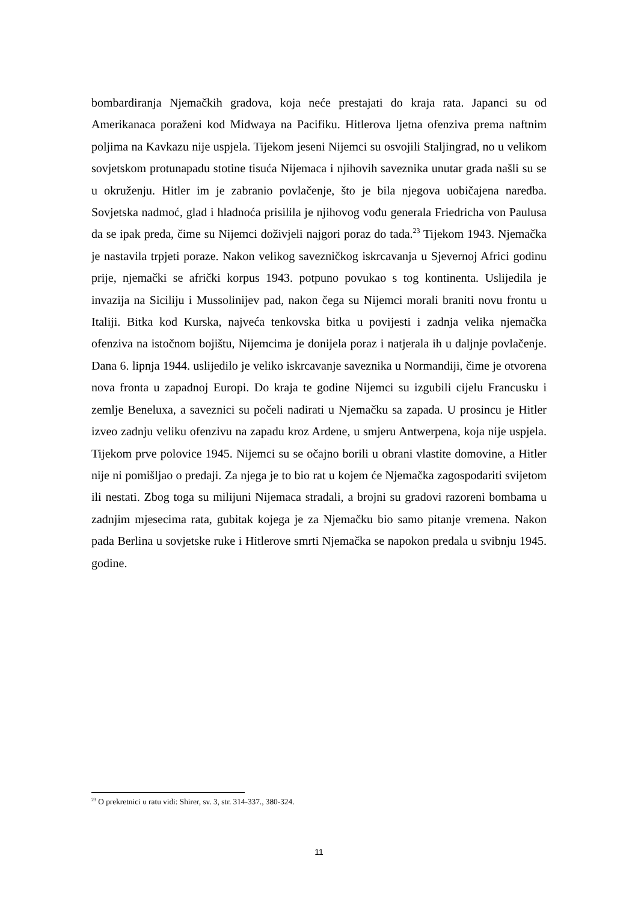bombardiranja Njemačkih gradova, koja neće prestajati do kraja rata. Japanci su od Amerikanaca poraženi kod Midwaya na Pacifiku. Hitlerova ljetna ofenziva prema naftnim poljima na Kavkazu nije uspjela. Tijekom jeseni Nijemci su osvojili Staljingrad, no u velikom sovjetskom protunapadu stotine tisuća Nijemaca i njihovih saveznika unutar grada našli su se u okruženju. Hitler im je zabranio povlačenje, što je bila njegova uobičajena naredba. Sovjetska nadmoć, glad i hladnoća prisililа je njihovog vođu generala Friedricha von Paulusa da se ipak preda, čime su Nijemci doživjeli najgori poraz do tada.<sup>23</sup> Tijekom 1943. Njemačka je nastavila trpjeti poraze. Nakon velikog savezničkog iskrcavanja u Sjevernoj Africi godinu prije, njemački se afrički korpus 1943. potpuno povukao s tog kontinenta. Uslijedila je invazija na Siciliju i Mussolinijev pad, nakon čega su Nijemci morali braniti novu frontu u Italiji. Bitka kod Kurska, najveća tenkovska bitka u povijesti i zadnja velika njemačka ofenziva na istočnom bojištu, Nijemcima je donijela poraz i natjerala ih u daljnje povlačenje. Dana 6. lipnja 1944. uslijedilo je veliko iskrcavanje saveznika u Normandiji, čime je otvorena nova fronta u zapadnoj Europi. Do kraja te godine Nijemci su izgubili cijelu Francusku i zemlje Beneluxa, a saveznici su počeli nadirati u Njemačku sa zapada. U prosincu je Hitler izveo zadnju veliku ofenzivu na zapadu kroz Ardene, u smjeru Antwerpena, koja nije uspjela. Tijekom prve polovice 1945. Nijemci su se očajno borili u obrani vlastite domovine, a Hitler nije ni pomišljao o predaji. Za njega je to bio rat u kojem će Njemačka zagospodariti svijetom ili nestati. Zbog toga su milijuni Nijemaca stradali, a brojni su gradovi razoreni bombama u zadnjim mjesecima rata, gubitak kojega je za Njemačku bio samo pitanje vremena. Nakon pada Berlina u sovjetske ruke i Hitlerove smrti Njemačka se napokon predala u svibnju 1945. godine.
<sup>23</sup> O prekretnici u ratu vidi: Shirer, sv. 3, str. 314-337., 380-324.
11